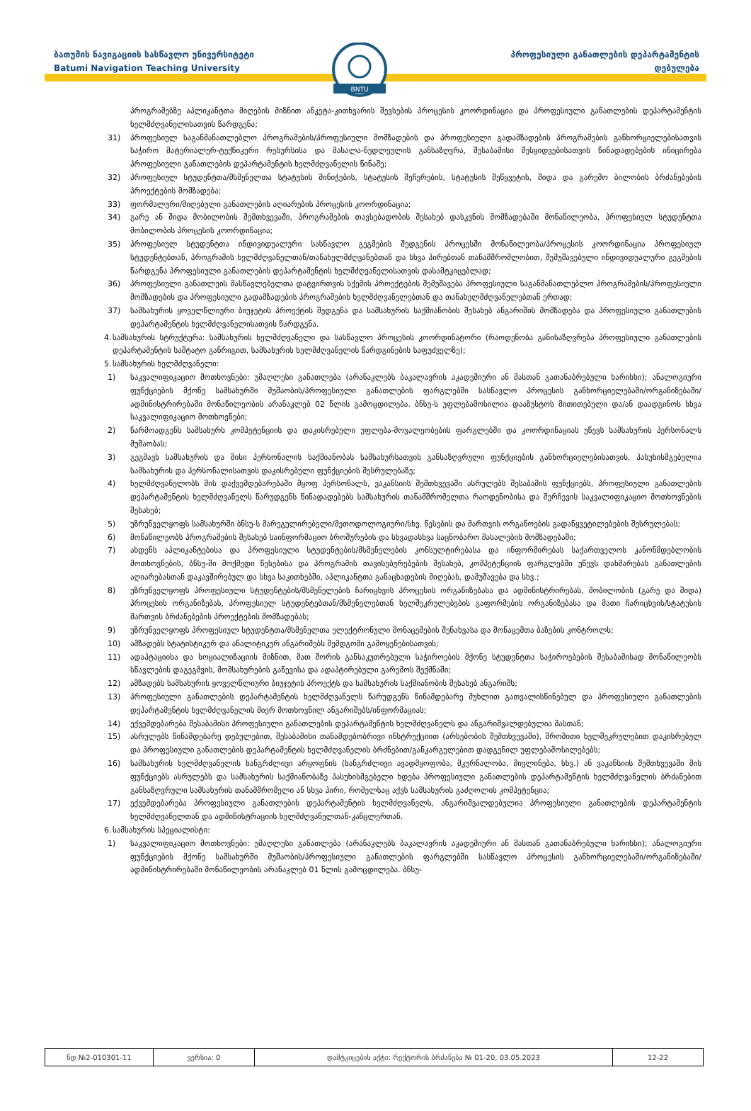ბათუმის ნავიგაციის სასწავლო უნივერსიტეტი
Batumi Navigation Teaching University
პროფესიული განათლების დეპარტამენტის
დებულება
BNTU
პროგრამებზე აპლიკანტთა მიღების მიზნით ანკეტა-კითხვარის შევსების პროცესის კოორდინაცია და პროფესიული განათლების დეპარტამენტის ხელმძღვანელისათვის წარდგენა;
31) პროფესიულ საგანმანათლებლო პროგრამების/პროფესიული მომზადების და პროფესიული გადამზადების პროგრამების განხორციელებისათვის საჭირო მატერიალურ-ტექნიკური რესურსისა და მასალა-ნედლეულის განსაზღვრა, შესაბამისი შესყიდვებისათვის წინადადებების ინიცირება პროფესიული განათლების დეპარტამენტის ხელმძღვანელის წინაშე;
32) პროფესიულ სტუდენტთა/მსმენელთა სტატუსის მინიჭების, სტატუსის შეჩერების, სტატუსის შეწყვეტის, შიდა და გარემო ბილობის ბრძანებების პროექტების მომზადება;
33) ფორმალური/მიღებული განათლების აღიარების პროცესის კოორდინაცია;
34) გარე ან შიდა მობილობის შემთხვევაში, პროგრამების თავსებადობის შესახებ დასკვნის მომზადებაში მონაწილეობა, პროფესიულ სტუდენტთა მობილობის პროცესის კოორდინაცია;
35) პროფესიულ სტუდენტთა ინდივიდუალური სასწავლო გეგმების შედგენის პროცესში მონაწილეობა/პროცესის კოორდინაცია პროფესიულ სტუდენტებთან, პროგრამის ხელმძღვანელთან/თანახელმძღვანებთან და სხვა პირებთან თანამშრომლობით, შემუშავებული ინდივიდუალური გეგმების წარდგენა პროფესიული განათლების დეპარტამენტის ხელმძღვანელისათვის დასამტკიცებლად;
36) პროფესიული განათლეის მასწავლებელთა დატვირთვის სქემის პროექტების შემუშავება პროფესიული საგანმანათლებლო პროგრამების/პროფესიული მომზადების და პროფესიული გადამზადების პროგრამების ხელმძღვანელებთან და თანახელმძღვანელებთან ერთად;
37) სამსახურის ყოველწლიური ბიუჯეტის პროექტის შედგენა და სამსახურის საქმიანობის შესახებ ანგარიშის მომზადება და პროფესიული განათლების დეპარტამენტის ხელმძღვანელისათვის წარდგენა.
4.
სამსახურის სტრუქტურა: სამსახურის ხელმძღვანელი და სასწავლო პროცესის კოორდინატორი (რაოდენობა განისაზღვრება პროფესიული განათლების დეპარტამენტის საშტატო განრიგით, სამსახურის ხელმძღვანელის წარდგინების საფუძველზე);
5.
სამსახურის ხელმძღვანელი:
1) საკვალიფიკაციო მოთხოვნები: უმაღლესი განათლება (არანაკლებს ბაკალავრის აკადემიური ან მასთან გათანაბრებული ხარისხი); ანალოგიური ფუნქციების მქონე სამსახურში მუშაობის/პროფესიული განათლების ფარგლებში სასწავლო პროცესის განხორციელებაში/ორგანიზებაში/ადმინისტრირებაში მონაწილეობის არანაკლებ 02 წლის გამოცდილება. ბნსუ-ს უფლებამოსილია დააზუსტოს მითითებული და/ან დაადგინოს სხვა საკვალიფიკაციო მოთხოვნები;
2) წარმოადგენს სამსახურს კომპეტენციის და დაკისრებული უფლება-მოვალეობების ფარგლებში და კოორდინაციას უწევს სამსახურის პერსონალს მუშაობას;
3) გეგმავს სამსახურის და მისი პერსონალის საქმიანობას სამსახურსათვის განსაზღვრული ფუნქციების განხორციელებისათვის, პასუხისმგებელია სამსახურის და პერსონალისათვის დაკისრებული ფუნქციების შესრულებაზე;
4) ხელმძღვანელობს მის დაქვემდებარებაში მყოფ პერსონალს, ვაკანსიის შემთხვევაში ასრულებს შესაბამის ფუნქციებს, პროფესიული განათლების დეპარტამენტის ხელმძღვანელს წარუდგენს წინადადებებს სამსახურის თანამშრომელთა რაოდენობისა და შერჩევის საკვალიფიკაციო მოთხოვნების შესახებ;
5) უზრუნველყოფს სამსახურში ბნსუ-ს მარეგულირებელი/მეთოდოლოგიური/სხვ. წესების და მართვის ორგანოების გადაწყვეტილებების შესრულებას;
6) მონაწილეობს პროგრამების შესახებ საინფორმაციო ბროშურების და სხვადასხვა საცნობარო მასალების მომზადებაში;
7) ახდენს აპლიკანტებისა და პროფესიული სტუდენტების/მსმენელების კონსულტირებასა და ინფორმირებას საქართველოს კანონმდებლობის მოთხოვნების, ბნსუ-ში მოქმედი წესებისა და პროგრამის თავისებურებების შესახებ, კომპეტენციის ფარგლებში უწევს დახმარებას განათლების აღიარებასთან დაკავშირებულ და სხვა საკითხებში, აპლიკანტთა განაცხადების მიღებას, დამუშავება და სხვ.;
8) უზრუნველყოფს პროფესიული სტუდენტების/მსმენელების ჩარიცხვის პროცესის ორგანიზებასა და ადმინისტრირებას, მობილობის (გარე და შიდა) პროცესის ორგანიზებას, პროფესიულ სტუდენტებთან/მსმენელებთან ხელშეკრულებების გაფორმების ორგანიზებასა და მათი ჩარიცხვის/სტატუსის მართვის ბრძანებების პროექტების მომზადებას;
9) უზრუნველყოფს პროფესიულ სტუდენტთა/მსმენელთა ელექტრონული მონაცემების შენახვასა და მონაცემთა ბაზების კონტროლს;
10) ამზადებს სტატისტიკურ და ანალიტიკურ ანგარიშებს შემდგომი გამოყენებისათვის;
11) ადაპტაციისა და სოციალიზაციის მიზნით, მათ შორის განსაკუთრებული საჭიროების მქონე სტუდენტთა საჭიროებების შესაბამისად მონაწილეობს სწავლების დაგეგმვის, მომსახურების გაწევისა და ადაპტირებული გარემოს შექმნაში;
12) ამზადებს სამსახურის ყოველწლიური ბიუჯეტის პროექტს და სამსახურის საქმიანობის შესახებ ანგარიშს;
13) პროფესიული განათლების დეპარტამენტის ხელმძღვანელს წარუდგენს წინამდებარე მუხლით გათვალისწინებულ და პროფესიული განათლების დეპარტამენტის ხელმძღვანელის მიერ მოთხოვნილ ანგარიშებს/ინფორმაციას;
14) ექვემდებარება შესაბამისი პროფესიული განათლების დეპარტამენტის ხელმძღვანელს და ანგარიშვალდებულია მასთან;
15) ასრულებს წინამდებარე დებულებით, შესაბამისი თანამდებობრივი ინსტრუქციით (არსებობის შემთხვევაში), შრომითი ხელშეკრულებით დაკისრებულ და პროფესიული განათლების დეპარტამენტის ხელმძღვანელის ბრძნებით/განკარგულებით დადგენილ უფლებამოსილებებს;
16) სამსახურის ხელმძღვანელის ხანგრძლივი არყოფნის (ხანგრძლივი ავადმყოფობა, მკურნალობა, მივლინება, სხვ.) ან ვაკანსიის შემთხვევაში მის ფუნქციებს ასრულებს და სამსახურის საქმიანობაზე პასუხისმგებელი ხდება პროფესიული განათლების დეპარტამენტის ხელმძღვანელის ბრძანებით განსაზღვრული სამსახურის თანამშრომელი ან სხვა პირი, რომელსაც აქვს სამსახურის გაძღოლის კომპეტენცია;
17) ექვემდებარება პროფესიული განათლების დეპარტამენტის ხელმძღვანელს, ანგარიშვალდებულია პროფესიული განათლების დეპარტამენტის ხელმძღვანელთან და ადმინისტრაციის ხელმძღვანელთან-კანცლერთან.
6.
სამსახურის სპეციალისტი:
1) საკვალიფიკაციო მოთხოვნები: უმაღლესი განათლება (არანაკლებს ბაკალავრის აკადემიური ან მასთან გათანაბრებული ხარისხი); ანალოგიური ფუნქციების მქონე სამსახურში მუშაობის/პროფესიული განათლების ფარგლებში სასწავლო პროცესის განხორციელებაში/ორგანიზებაში/ადმინისტრირებაში მონაწილეობის არანაკლებ 01 წლის გამოცდილება. ბნსუ-
| ნდ №2-010301-11 | ვერსია: 0 | დამტკიცების აქტი: რექტორის ბრძანება № 01-20, 03.05.2023 | 12-22 |